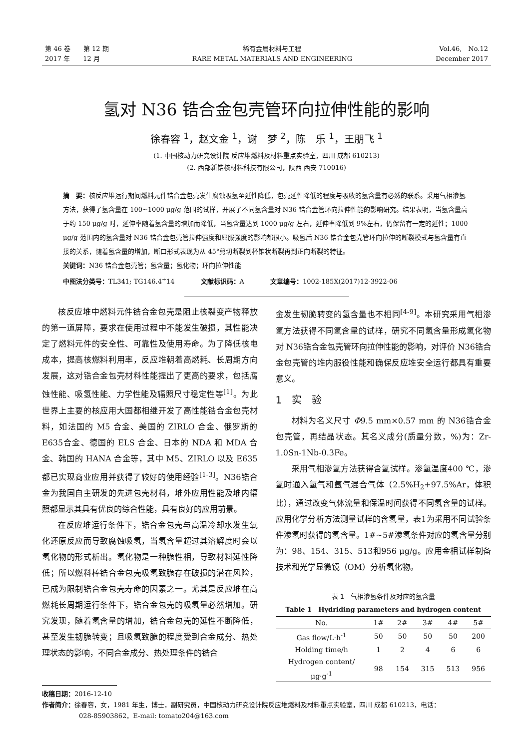第 46 卷　　第 12 期
2017 年　　12 月
稀有金属材料与工程
RARE METAL MATERIALS AND ENGINEERING
Vol.46,　No.12
December 2017
氢对 N36 锆合金包壳管环向拉伸性能的影响
徐春容 <sup>1</sup>，赵文金 <sup>1</sup>，谢　梦 <sup>2</sup>，陈　乐 <sup>1</sup>，王朋飞 <sup>1</sup>
(1. 中国核动力研究设计院 反应堆燃料及材料重点实验室，四川 成都 610213)
(2. 西部新锆核材料科技有限公司，陕西 西安 710016)
摘　要：核反应堆运行期间燃料元件锆合金包壳发生腐蚀吸氢至延性降低，包壳延性降低的程度与吸收的氢含量有必然的联系。采用气相渗氢方法，获得了氢含量在 100~1000 μg/g 范围的试样，开展了不同氢含量对 N36 锆合金管环向拉伸性能的影响研究。结果表明，当氢含量高于约 150 μg/g 时，延伸率随着氢含量的增加而降低，当氢含量达到 1000 μg/g 左右，延伸率降低到 9%左右，仍保留有一定的延性；1000 μg/g 范围内的氢含量对 N36 锆合金包壳管拉伸强度和屈服强度的影响都很小。吸氢后 N36 锆合金包壳管环向拉伸的断裂模式与氢含量有直接的关系，随着氢含量的增加，断口形式表现为从 45°剪切断裂到杯锥状断裂再到正向断裂的特征。
关键词：N36 锆合金包壳管；氢含量；氢化物；环向拉伸性能
中图法分类号：TL341; TG146.4<sup>+</sup>14　　　　文献标识码：A　　　　文章编号：1002-185X(2017)12-3922-06
核反应堆中燃料元件锆合金包壳是阻止核裂变产物释放的第一道屏障，要求在使用过程中不能发生破损，其性能决定了燃料元件的安全性、可靠性及使用寿命。为了降低核电成本，提高核燃料利用率，反应堆朝着高燃耗、长周期方向发展，这对锆合金包壳材料性能提出了更高的要求，包括腐蚀性能、吸氢性能、力学性能及辐照尺寸稳定性等<sup>[1]</sup>。为此世界上主要的核应用大国都相继开发了高性能锆合金包壳材料，如法国的 M5 合金、美国的 ZIRLO 合金、俄罗斯的 E635合金、德国的 ELS 合金、日本的 NDA 和 MDA 合金、韩国的 HANA 合金等，其中 M5、ZIRLO 以及 E635都已实现商业应用并获得了较好的使用经验<sup>[1-3]</sup>。N36锆合金为我国自主研发的先进包壳材料，堆外应用性能及堆内辐照都显示其具有优良的综合性能，具有良好的应用前景。
在反应堆运行条件下，锆合金包壳与高温冷却水发生氧化还原反应而导致腐蚀吸氢，当氢含量超过其溶解度时会以氢化物的形式析出。氢化物是一种脆性相，导致材料延性降低；所以燃料棒锆合金包壳吸氢致脆存在破损的潜在风险，已成为限制锆合金包壳寿命的因素之一。尤其是反应堆在高燃耗长周期运行条件下，锆合金包壳的吸氢量必然增加。研究发现，随着氢含量的增加，锆合金包壳的延性不断降低，甚至发生韧脆转变；且吸氢致脆的程度受到合金成分、热处理状态的影响，不同合金成分、热处理条件的锆合
金发生韧脆转变的氢含量也不相同<sup>[4-9]</sup>。本研究采用气相渗氢方法获得不同氢含量的试样，研究不同氢含量形成氢化物对 N36锆合金包壳管环向拉伸性能的影响，对评价 N36锆合金包壳管的堆内服役性能和确保反应堆安全运行都具有重要意义。
1　实　验
材料为名义尺寸 Φ9.5 mm×0.57 mm 的 N36锆合金包壳管，再结晶状态。其名义成分(质量分数，%)为：Zr-1.0Sn-1Nb-0.3Fe。
采用气相渗氢方法获得含氢试样。渗氢温度400 ℃，渗氢时通入氢气和氩气混合气体（2.5%H<sub>2</sub>+97.5%Ar，体积比），通过改变气体流量和保温时间获得不同氢含量的试样。应用化学分析方法测量试样的含氢量，表1为采用不同试验条件渗氢时获得的氢含量。1#~5#渗氢条件对应的氢含量分别为：98、154、315、513和956 μg/g。应用金相试样制备技术和光学显微镜（OM）分析氢化物。
表 1　气相渗氢条件及对应的氢含量
Table 1　Hydriding parameters and hydrogen content
| No. | 1# | 2# | 3# | 4# | 5# |
| --- | --- | --- | --- | --- | --- |
| Gas flow/L·h<sup>-1</sup> | 50 | 50 | 50 | 50 | 200 |
| Holding time/h | 1 | 2 | 4 | 6 | 6 |
| Hydrogen content/μg·g<sup>-1</sup> | 98 | 154 | 315 | 513 | 956 |
收稿日期：2016-12-10
作者简介：徐春容，女，1981 年生，博士，副研究员，中国核动力研究设计院反应堆燃料及材料重点实验室，四川 成都 610213，电话：
028-85903862，E-mail: tomato204@163.com